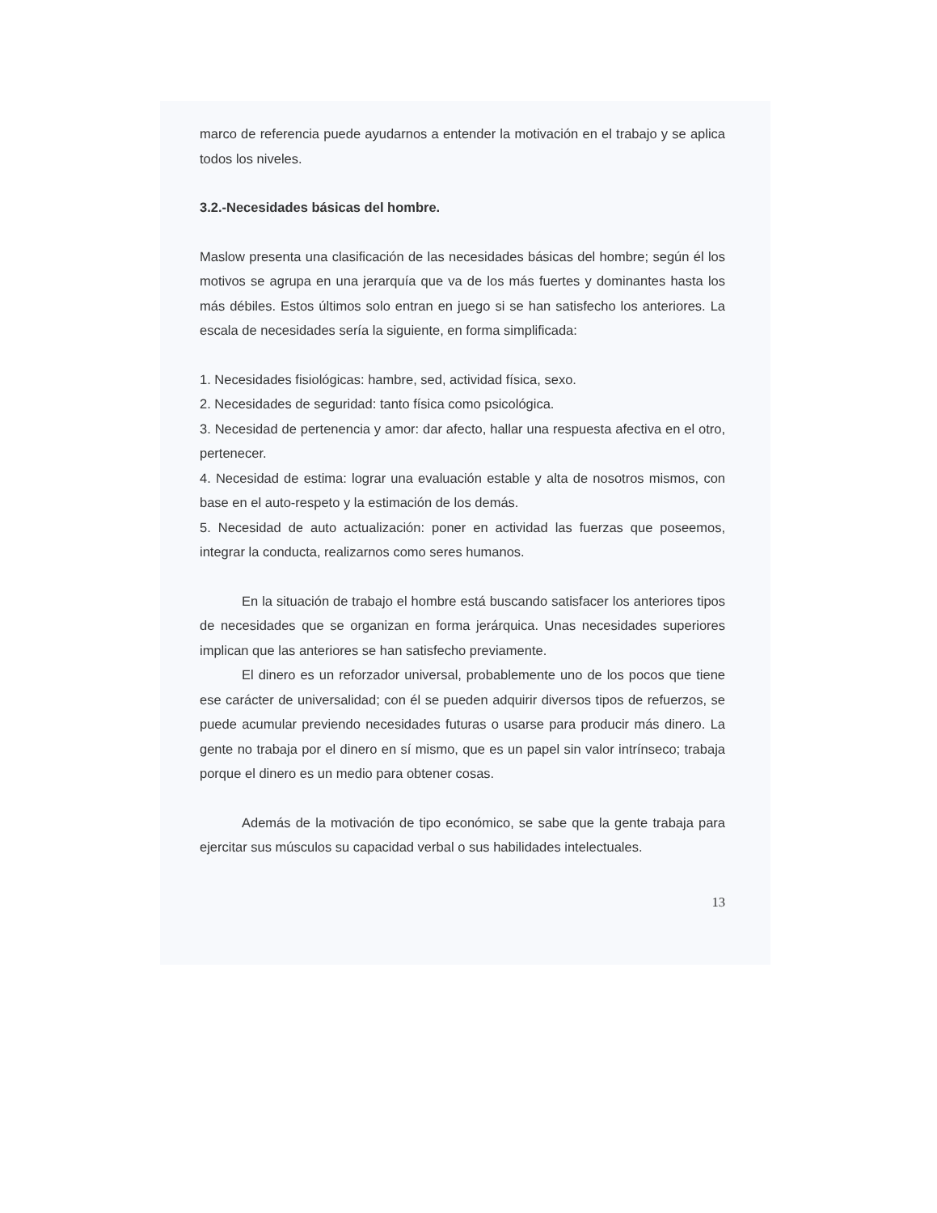marco de referencia puede ayudarnos a entender la motivación en el trabajo y se aplica todos los niveles.
3.2.-Necesidades básicas del hombre.
Maslow presenta una clasificación de las necesidades básicas del hombre; según él los motivos se agrupa en una jerarquía que va de los más fuertes y dominantes hasta los más débiles. Estos últimos solo entran en juego si se han satisfecho los anteriores. La escala de necesidades sería la siguiente, en forma simplificada:
1. Necesidades fisiológicas: hambre, sed, actividad física, sexo.
2. Necesidades de seguridad: tanto física como psicológica.
3. Necesidad de pertenencia y amor: dar afecto, hallar una respuesta afectiva en el otro, pertenecer.
4. Necesidad de estima: lograr una evaluación estable y alta de nosotros mismos, con base en el auto-respeto y la estimación de los demás.
5. Necesidad de auto actualización: poner en actividad las fuerzas que poseemos, integrar la conducta, realizarnos como seres humanos.
En la situación de trabajo el hombre está buscando satisfacer los anteriores tipos de necesidades que se organizan en forma jerárquica. Unas necesidades superiores implican que las anteriores se han satisfecho previamente.
El dinero es un reforzador universal, probablemente uno de los pocos que tiene ese carácter de universalidad; con él se pueden adquirir diversos tipos de refuerzos, se puede acumular previendo necesidades futuras o usarse para producir más dinero. La gente no trabaja por el dinero en sí mismo, que es un papel sin valor intrínseco; trabaja porque el dinero es un medio para obtener cosas.
Además de la motivación de tipo económico, se sabe que la gente trabaja para ejercitar sus músculos su capacidad verbal o sus habilidades intelectuales.
13